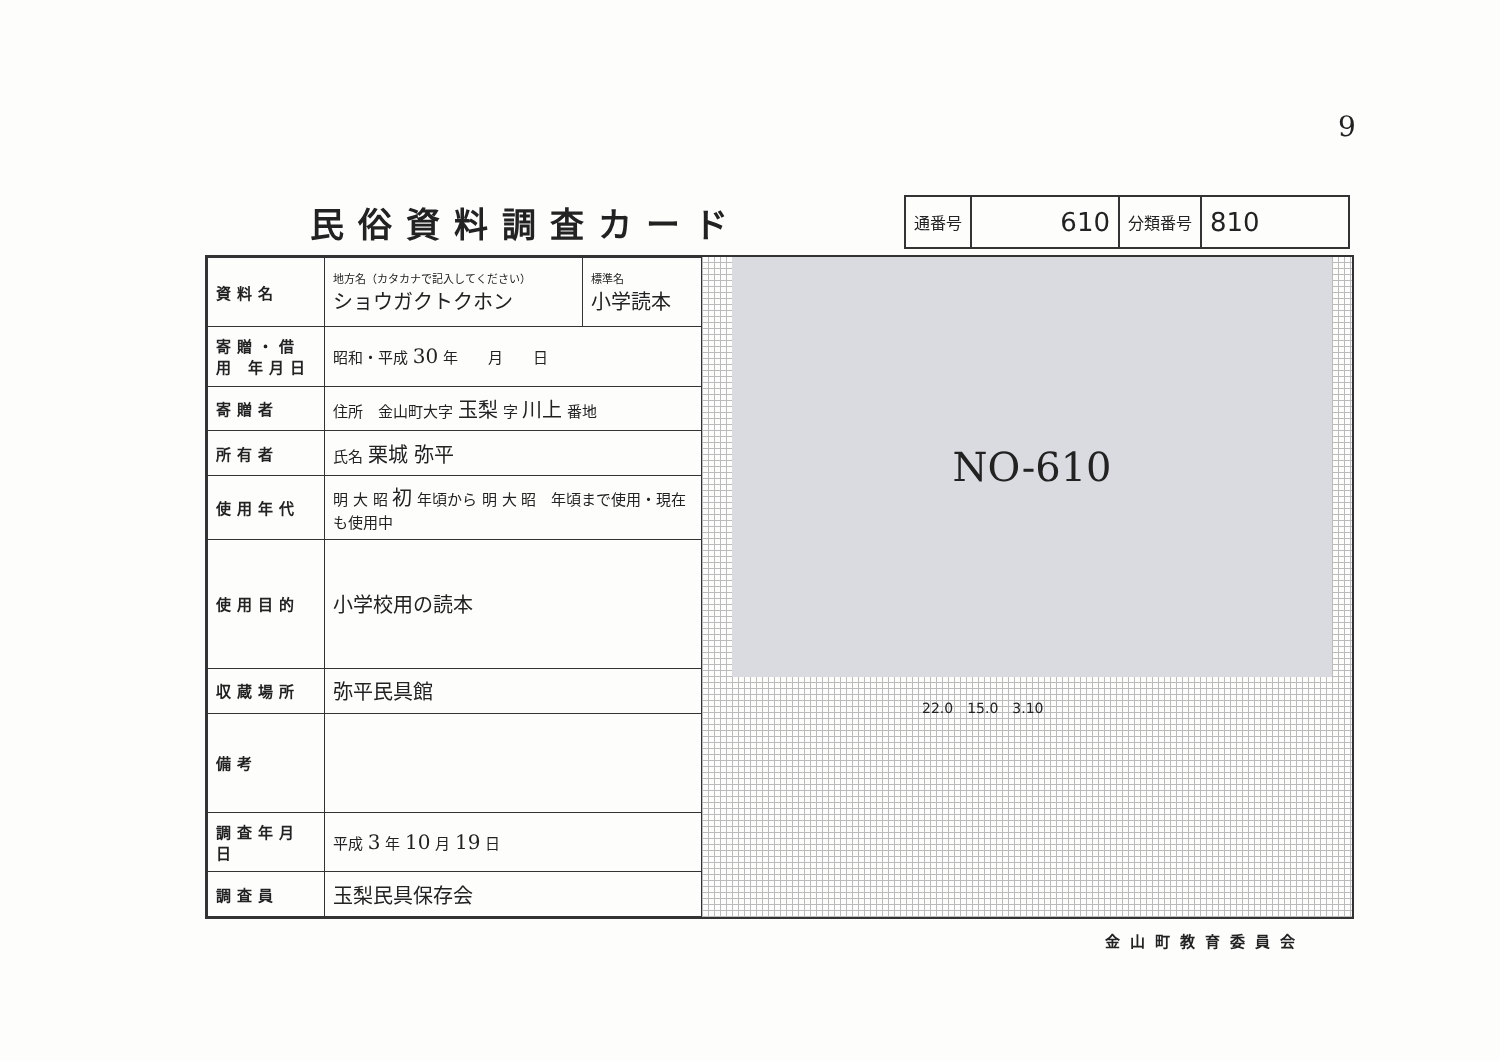9
民俗資料調査カード
| 通番号 | 610 | 分類番号 | 810 |
| 資料名 | 地方名（カタカナで記入してください） ショウガクトクホン | 標準名 小学読本 |
| 寄贈・借用 年月日 | 昭和・平成 30 年 月 日 | |
| 寄贈者 | 住所 金山町大字 玉梨 字 川上 番地 | |
| 所有者 | 氏名 栗城 弥平 | |
| 使用年代 | 明 大 昭 初 年頃から 明 大 昭 年頃まで使用・現在も使用中 | |
| 使用目的 | 小学校用の読本 | |
| 収蔵場所 | 弥平民具館 | |
| 備考 | | |
| 調査年月日 | 平成 3 年 10 月 19 日 | |
| 調査員 | 玉梨民具保存会 | |
NO-610
22.0　15.0　3.10
金山町教育委員会